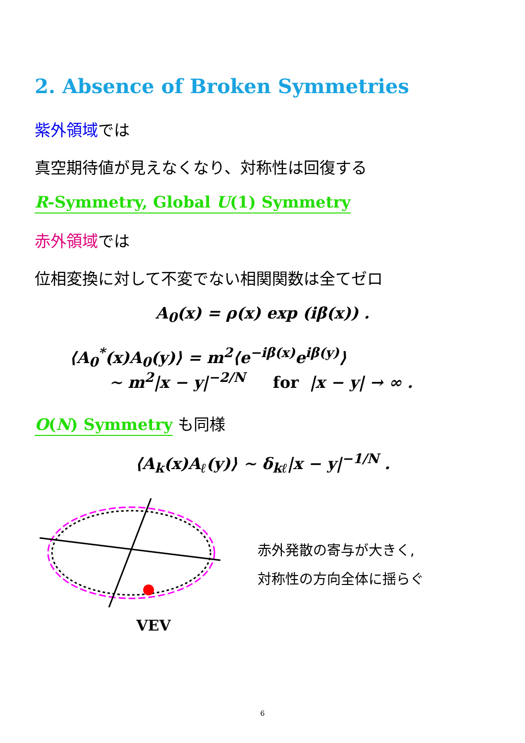2. Absence of Broken Symmetries
紫外領域では
真空期待値が見えなくなり、対称性は回復する
R-Symmetry, Global U(1) Symmetry
赤外領域では
位相変換に対して不変でない相関関数は全てゼロ
A<sub>0</sub>(x) = ρ(x) exp (iβ(x)) .
⟨A<sub>0</sub><sup>*</sup>(x)A<sub>0</sub>(y)⟩ = m<sup>2</sup>⟨e<sup>−iβ(x)</sup>e<sup>iβ(y)</sup>⟩
∼ m<sup>2</sup>|x − y|<sup>−2/N</sup> for |x − y| → ∞ .
O(N) Symmetry も同様
⟨A<sub>k</sub>(x)A<sub>ℓ</sub>(y)⟩ ∼ δ<sub>kℓ</sub>|x − y|<sup>−1/N</sup> .
VEV
赤外発散の寄与が大きく,
対称性の方向全体に揺らぐ
6